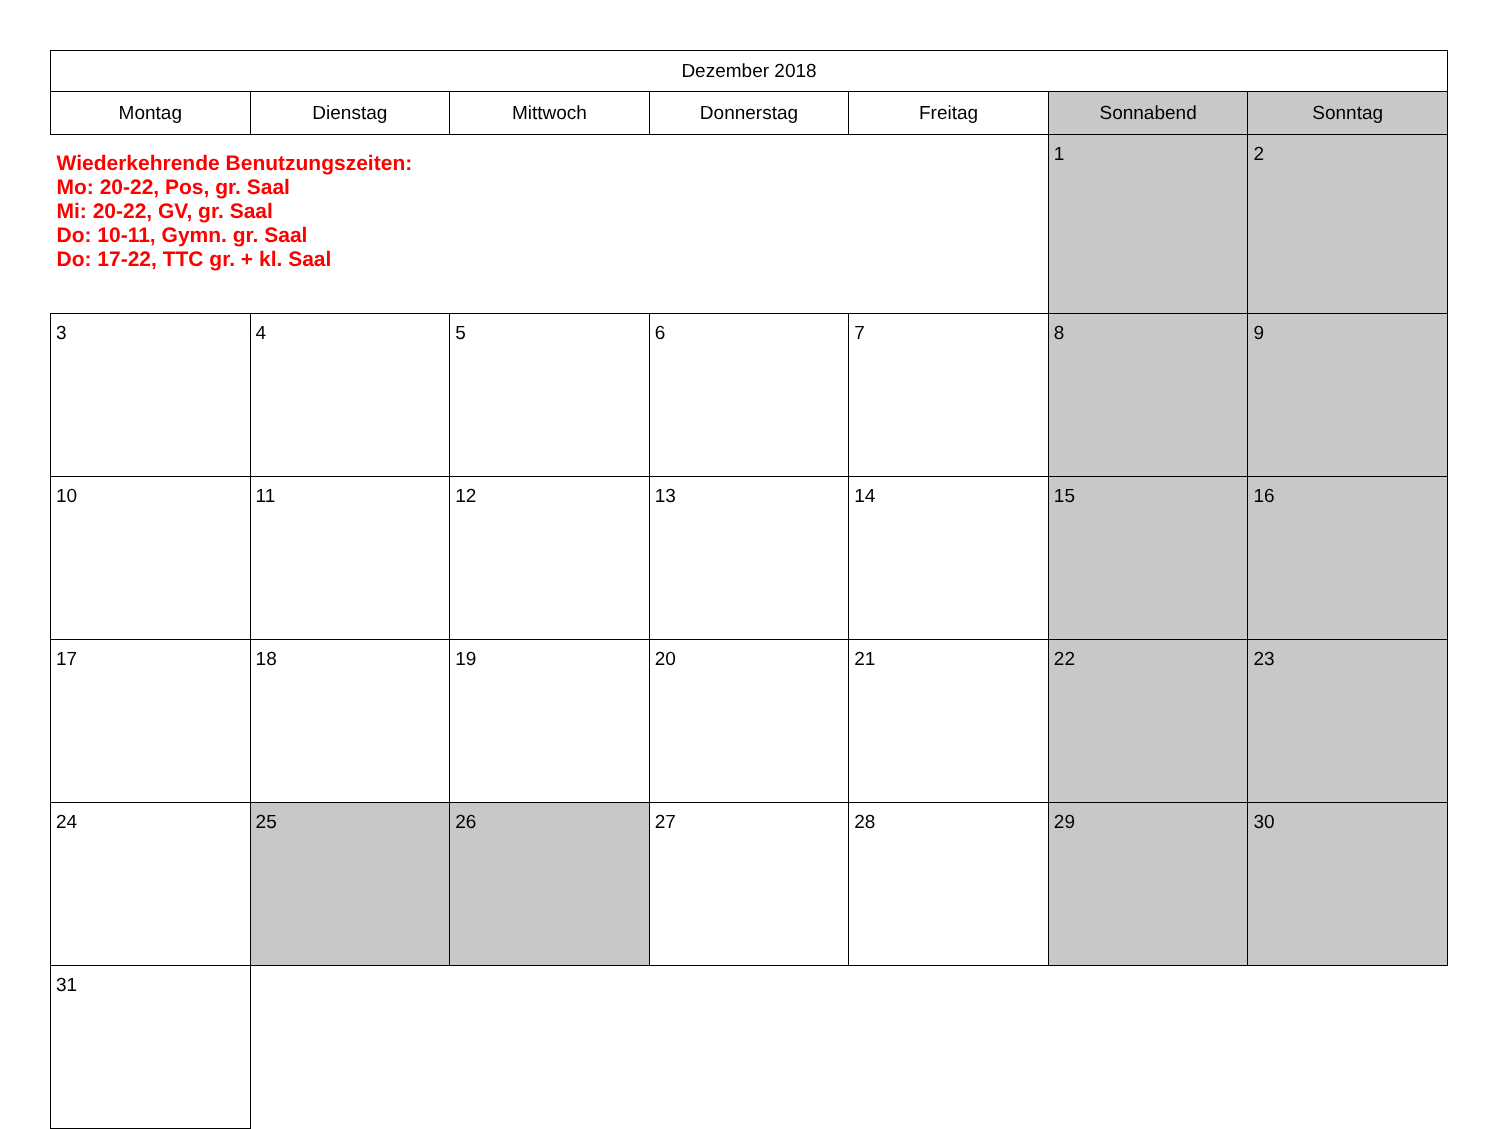| Dezember 2018 | | | | | | |
| --- | --- | --- | --- | --- | --- | --- |
| Montag | Dienstag | Mittwoch | Donnerstag | Freitag | Sonnabend | Sonntag |
| Wiederkehrende Benutzungszeiten: Mo: 20-22, Pos, gr. Saal Mi: 20-22, GV, gr. Saal Do: 10-11, Gymn. gr. Saal Do: 17-22, TTC gr. + kl. Saal | | | | | 1 | 2 |
| 3 | 4 | 5 | 6 | 7 | 8 | 9 |
| 10 | 11 | 12 | 13 | 14 | 15 | 16 |
| 17 | 18 | 19 | 20 | 21 | 22 | 23 |
| 24 | 25 | 26 | 27 | 28 | 29 | 30 |
| 31 | | | | | | |